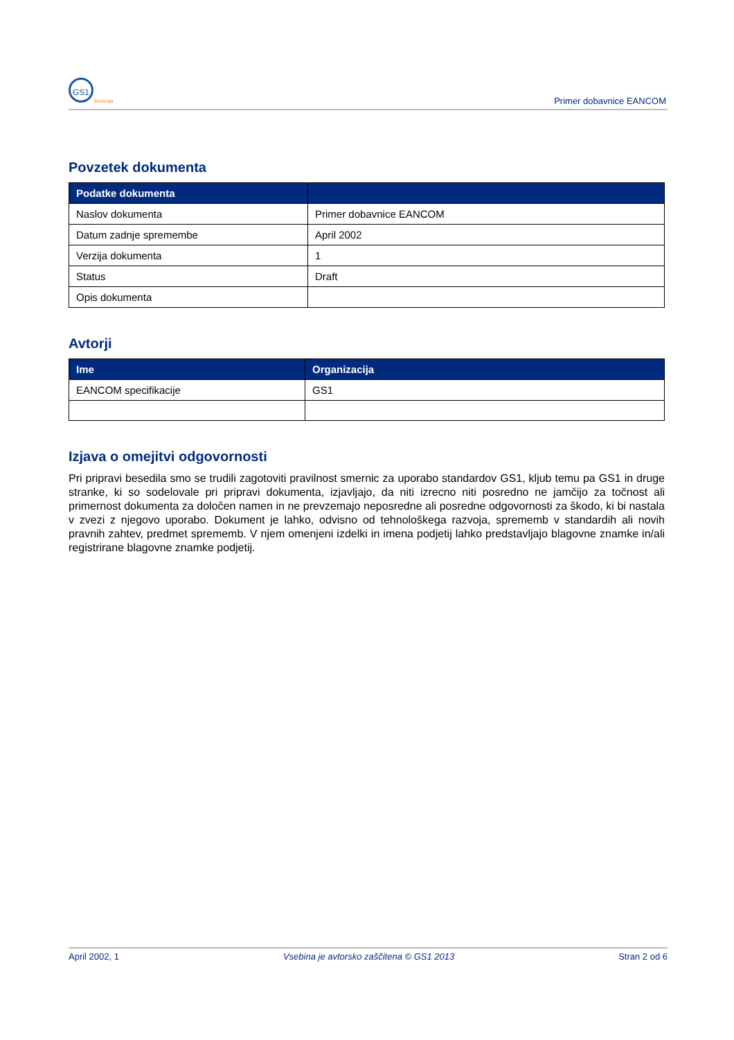GS1
Slovenija Primer dobavnice EANCOM
Povzetek dokumenta
| Podatke dokumenta | |
| --- | --- |
| Naslov dokumenta | Primer dobavnice EANCOM |
| Datum zadnje spremembe | April 2002 |
| Verzija dokumenta | 1 |
| Status | Draft |
| Opis dokumenta | |
Avtorji
| Ime | Organizacija |
| --- | --- |
| EANCOM specifikacije | GS1 |
Izjava o omejitvi odgovornosti
Pri pripravi besedila smo se trudili zagotoviti pravilnost smernic za uporabo standardov GS1, kljub temu pa GS1 in druge stranke, ki so sodelovale pri pripravi dokumenta, izjavljajo, da niti izrecno niti posredno ne jamčijo za točnost ali primernost dokumenta za določen namen in ne prevzemajo neposredne ali posredne odgovornosti za škodo, ki bi nastala v zvezi z njegovo uporabo. Dokument je lahko, odvisno od tehnološkega razvoja, sprememb v standardih ali novih pravnih zahtev, predmet sprememb. V njem omenjeni izdelki in imena podjetij lahko predstavljajo blagovne znamke in/ali registrirane blagovne znamke podjetij.
April 2002, 1 Vsebina je avtorsko zaščitena © GS1 2013 Stran 2 od 6